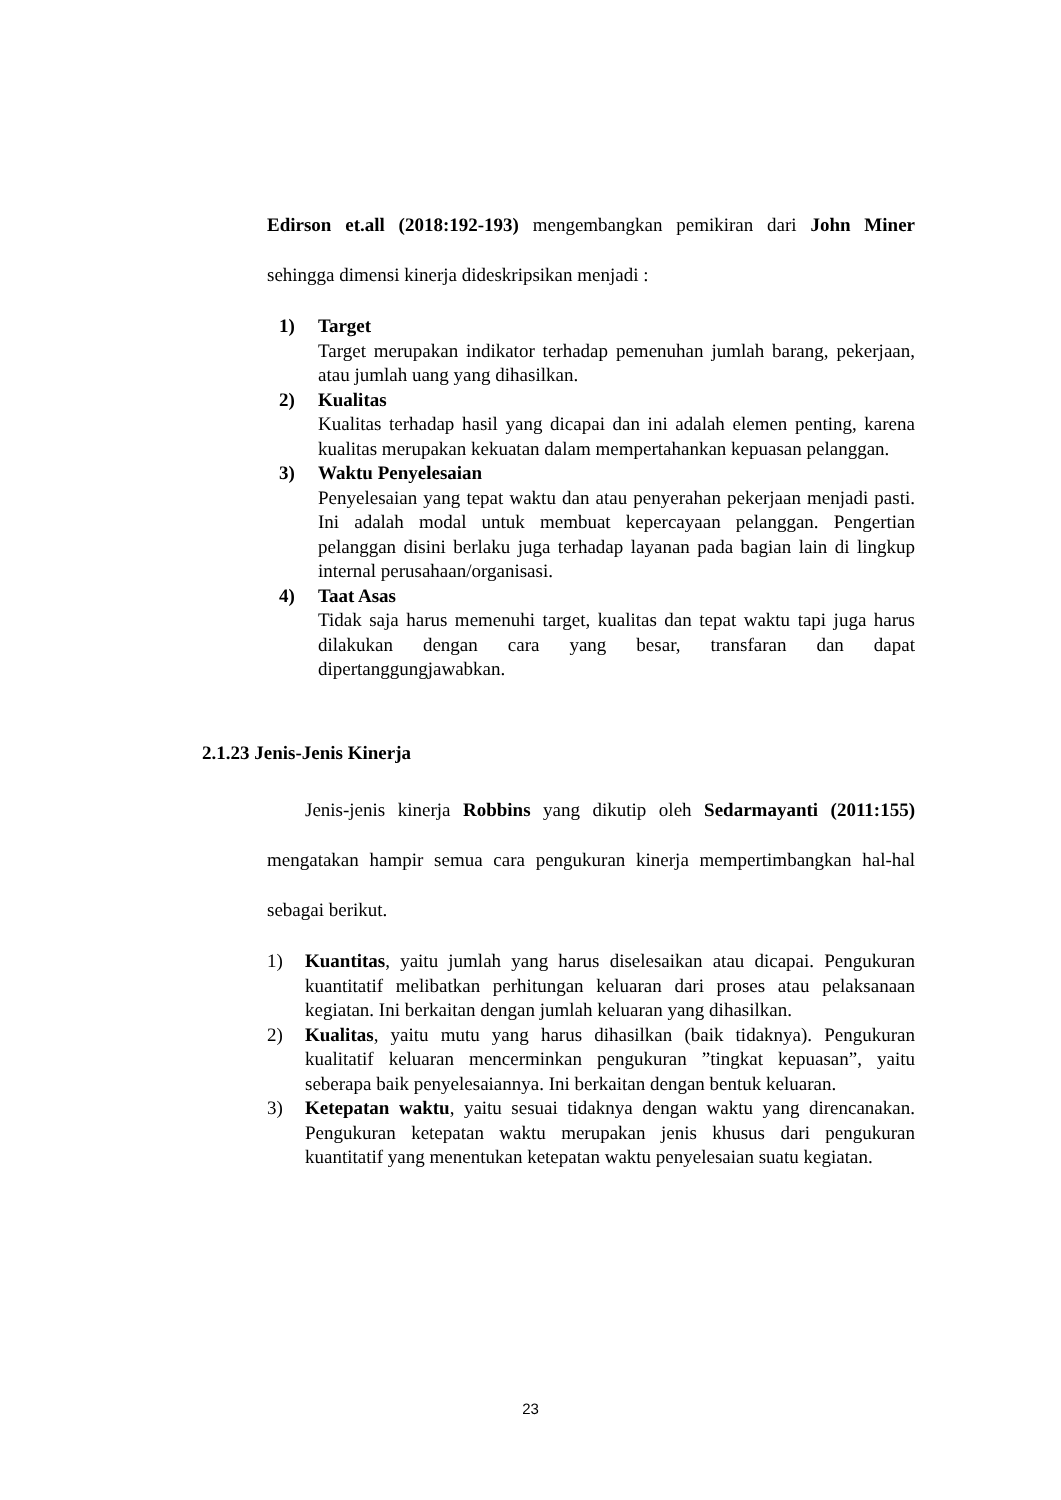Edirson et.all (2018:192-193) mengembangkan pemikiran dari John Miner sehingga dimensi kinerja dideskripsikan menjadi :
1) Target
Target merupakan indikator terhadap pemenuhan jumlah barang, pekerjaan, atau jumlah uang yang dihasilkan.
2) Kualitas
Kualitas terhadap hasil yang dicapai dan ini adalah elemen penting, karena kualitas merupakan kekuatan dalam mempertahankan kepuasan pelanggan.
3) Waktu Penyelesaian
Penyelesaian yang tepat waktu dan atau penyerahan pekerjaan menjadi pasti. Ini adalah modal untuk membuat kepercayaan pelanggan. Pengertian pelanggan disini berlaku juga terhadap layanan pada bagian lain di lingkup internal perusahaan/organisasi.
4) Taat Asas
Tidak saja harus memenuhi target, kualitas dan tepat waktu tapi juga harus dilakukan dengan cara yang besar, transfaran dan dapat dipertanggungjawabkan.
2.1.23 Jenis-Jenis Kinerja
Jenis-jenis kinerja Robbins yang dikutip oleh Sedarmayanti (2011:155) mengatakan hampir semua cara pengukuran kinerja mempertimbangkan hal-hal sebagai berikut.
1) Kuantitas, yaitu jumlah yang harus diselesaikan atau dicapai. Pengukuran kuantitatif melibatkan perhitungan keluaran dari proses atau pelaksanaan kegiatan. Ini berkaitan dengan jumlah keluaran yang dihasilkan.
2) Kualitas, yaitu mutu yang harus dihasilkan (baik tidaknya). Pengukuran kualitatif keluaran mencerminkan pengukuran ”tingkat kepuasan”, yaitu seberapa baik penyelesaiannya. Ini berkaitan dengan bentuk keluaran.
3) Ketepatan waktu, yaitu sesuai tidaknya dengan waktu yang direncanakan. Pengukuran ketepatan waktu merupakan jenis khusus dari pengukuran kuantitatif yang menentukan ketepatan waktu penyelesaian suatu kegiatan.
23